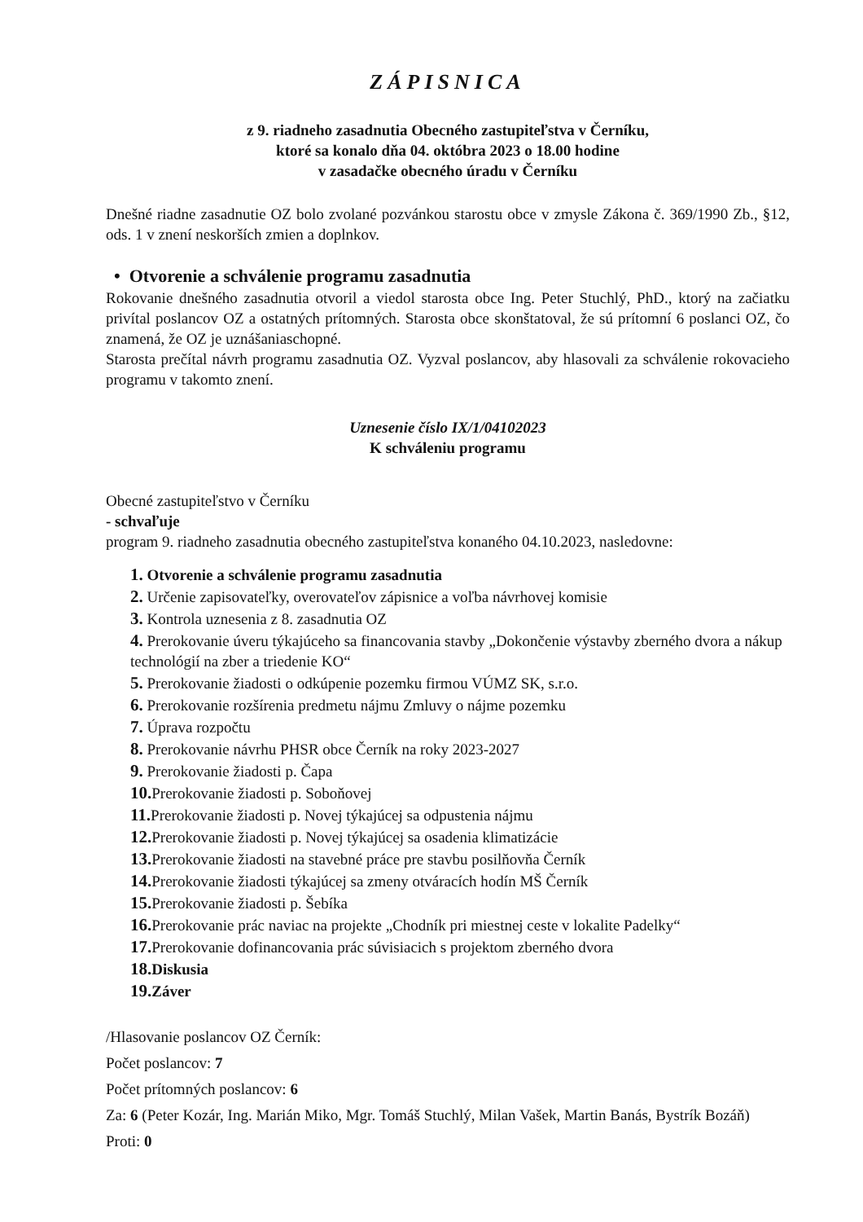ZÁPISNICA
z 9. riadneho zasadnutia Obecného zastupiteľstva v Černíku,
ktoré sa konalo dňa 04. októbra 2023 o 18.00 hodine
v zasadačke obecného úradu v Černíku
Dnešné riadne zasadnutie OZ bolo zvolané pozvánkou starostu obce v zmysle Zákona č. 369/1990 Zb., §12, ods. 1 v znení neskorších zmien a doplnkov.
• Otvorenie a schválenie programu zasadnutia
Rokovanie dnešného zasadnutia otvoril a viedol starosta obce Ing. Peter Stuchlý, PhD., ktorý na začiatku privítal poslancov OZ a ostatných prítomných. Starosta obce skonštatoval, že sú prítomní 6 poslanci OZ, čo znamená, že OZ je uznášaniaschopné.
Starosta prečítal návrh programu zasadnutia OZ. Vyzval poslancov, aby hlasovali za schválenie rokovacieho programu v takomto znení.
Uznesenie číslo IX/1/04102023
K schváleniu programu
Obecné zastupiteľstvo v Černíku
- schvaľuje
program 9. riadneho zasadnutia obecného zastupiteľstva konaného 04.10.2023, nasledovne:
1. Otvorenie a schválenie programu zasadnutia
2. Určenie zapisovateľky, overovateľov zápisnice a voľba návrhovej komisie
3. Kontrola uznesenia z 8. zasadnutia OZ
4. Prerokovanie úveru týkajúceho sa financovania stavby „Dokončenie výstavby zberného dvora a nákup technológií na zber a triedenie KO“
5. Prerokovanie žiadosti o odkúpenie pozemku firmou VÚMZ SK, s.r.o.
6. Prerokovanie rozšírenia predmetu nájmu Zmluvy o nájme pozemku
7. Úprava rozpočtu
8. Prerokovanie návrhu PHSR obce Černík na roky 2023-2027
9. Prerokovanie žiadosti p. Čapa
10. Prerokovanie žiadosti p. Soboňovej
11. Prerokovanie žiadosti p. Novej týkajúcej sa odpustenia nájmu
12. Prerokovanie žiadosti p. Novej týkajúcej sa osadenia klimatizácie
13. Prerokovanie žiadosti na stavebné práce pre stavbu posilňovňa Černík
14. Prerokovanie žiadosti týkajúcej sa zmeny otváracích hodín MŠ Černík
15. Prerokovanie žiadosti p. Šebíka
16. Prerokovanie prác naviac na projekte „Chodník pri miestnej ceste v lokalite Padelky“
17. Prerokovanie dofinancovania prác súvisiacich s projektom zberného dvora
18. Diskusia
19. Záver
/Hlasovanie poslancov OZ Černík:
Počet poslancov: 7
Počet prítomných poslancov: 6
Za: 6 (Peter Kozár, Ing. Marián Miko, Mgr. Tomáš Stuchlý, Milan Vašek, Martin Banás, Bystrík Bozáň)
Proti: 0